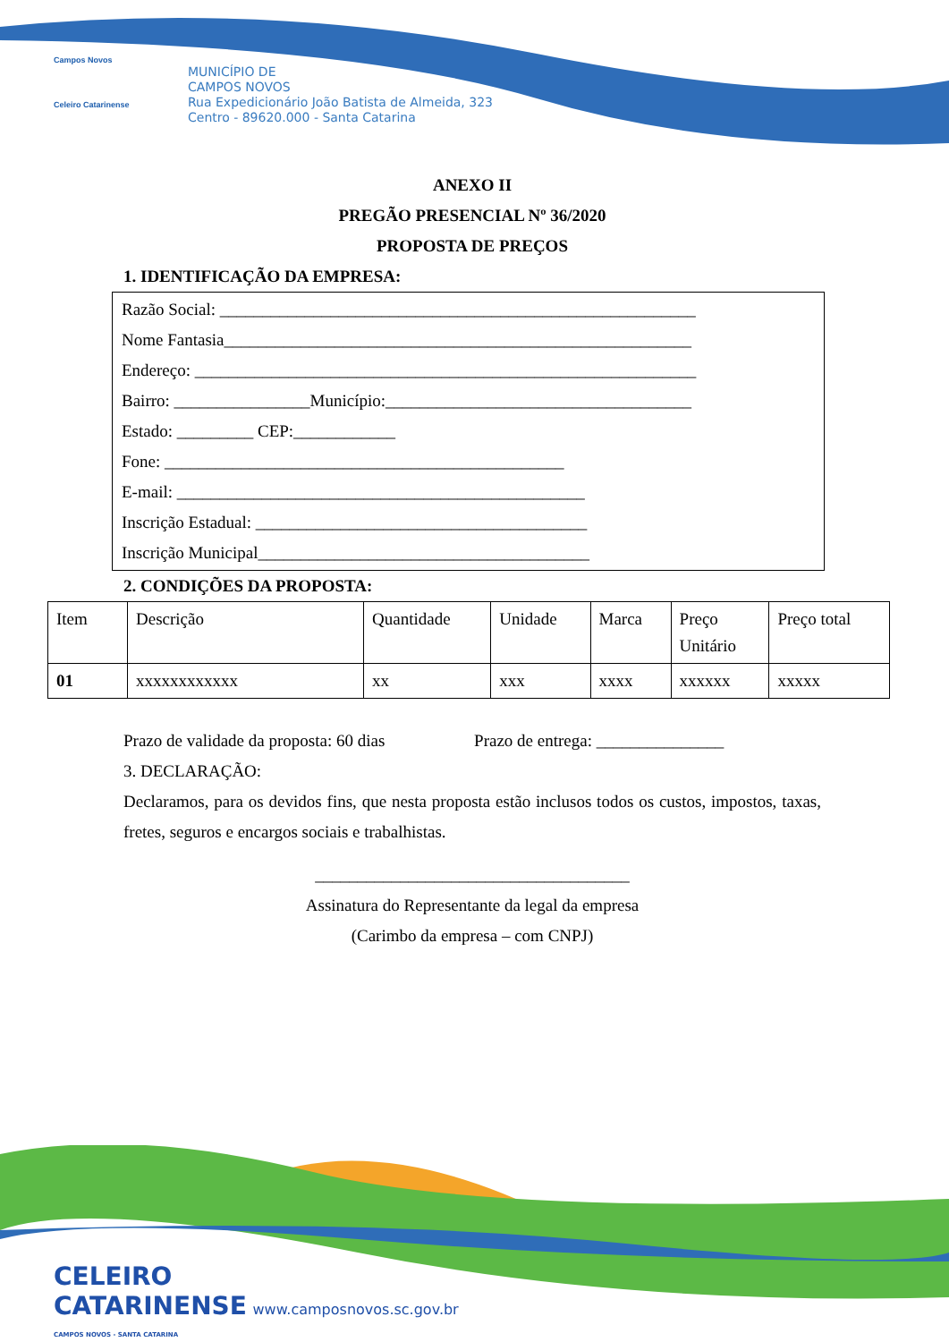Campos Novos
Celeiro Catarinense
MUNICÍPIO DE
CAMPOS NOVOS
Rua Expedicionário João Batista de Almeida, 323
Centro - 89620.000 - Santa Catarina
ANEXO II
PREGÃO PRESENCIAL Nº 36/2020
PROPOSTA DE PREÇOS
1. IDENTIFICAÇÃO DA EMPRESA:
Razão Social: ________________________________________________________
Nome Fantasia_______________________________________________________
Endereço: ___________________________________________________________
Bairro: ________________Município:____________________________________
Estado: _________ CEP:____________
Fone: _______________________________________________
E-mail: ________________________________________________
Inscrição Estadual: _______________________________________
Inscrição Municipal_______________________________________
2. CONDIÇÕES DA PROPOSTA:
| Item | Descrição | Quantidade | Unidade | Marca | Preço Unitário | Preço total |
| 01 | xxxxxxxxxxxx | xx | xxx | xxxx | xxxxxx | xxxxx |
Prazo de validade da proposta: 60 dias Prazo de entrega: _______________
3. DECLARAÇÃO:
Declaramos, para os devidos fins, que nesta proposta estão inclusos todos os custos, impostos, taxas, fretes, seguros e encargos sociais e trabalhistas.
_____________________________________
Assinatura do Representante da legal da empresa
(Carimbo da empresa – com CNPJ)
CELEIRO
CATARINENSE www.camposnovos.sc.gov.br
CAMPOS NOVOS - SANTA CATARINA